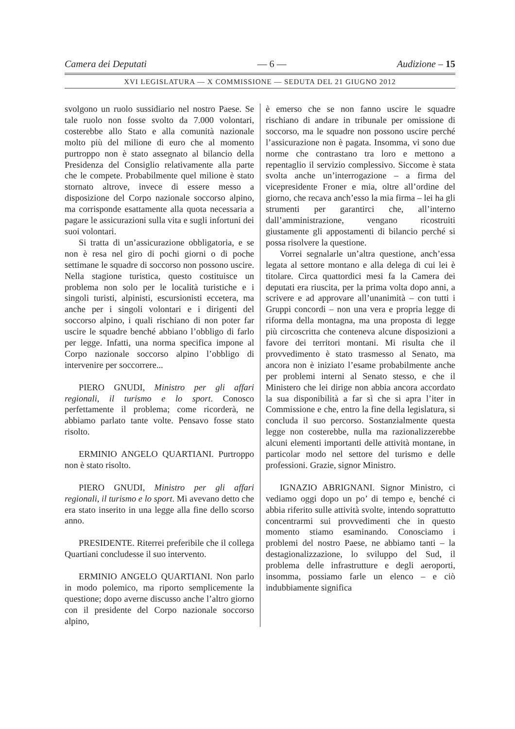Camera dei Deputati — 6 — Audizione – 15
XVI LEGISLATURA — X COMMISSIONE — SEDUTA DEL 21 GIUGNO 2012
svolgono un ruolo sussidiario nel nostro Paese. Se tale ruolo non fosse svolto da 7.000 volontari, costerebbe allo Stato e alla comunità nazionale molto più del milione di euro che al momento purtroppo non è stato assegnato al bilancio della Presidenza del Consiglio relativamente alla parte che le compete. Probabilmente quel milione è stato stornato altrove, invece di essere messo a disposizione del Corpo nazionale soccorso alpino, ma corrisponde esattamente alla quota necessaria a pagare le assicurazioni sulla vita e sugli infortuni dei suoi volontari.
Si tratta di un’assicurazione obbligatoria, e se non è resa nel giro di pochi giorni o di poche settimane le squadre di soccorso non possono uscire. Nella stagione turistica, questo costituisce un problema non solo per le località turistiche e i singoli turisti, alpinisti, escursionisti eccetera, ma anche per i singoli volontari e i dirigenti del soccorso alpino, i quali rischiano di non poter far uscire le squadre benché abbiano l’obbligo di farlo per legge. Infatti, una norma specifica impone al Corpo nazionale soccorso alpino l’obbligo di intervenire per soccorrere...
PIERO GNUDI, Ministro per gli affari regionali, il turismo e lo sport. Conosco perfettamente il problema; come ricorderà, ne abbiamo parlato tante volte. Pensavo fosse stato risolto.
ERMINIO ANGELO QUARTIANI. Purtroppo non è stato risolto.
PIERO GNUDI, Ministro per gli affari regionali, il turismo e lo sport. Mi avevano detto che era stato inserito in una legge alla fine dello scorso anno.
PRESIDENTE. Riterrei preferibile che il collega Quartiani concludesse il suo intervento.
ERMINIO ANGELO QUARTIANI. Non parlo in modo polemico, ma riporto semplicemente la questione; dopo averne discusso anche l’altro giorno con il presidente del Corpo nazionale soccorso alpino,
è emerso che se non fanno uscire le squadre rischiano di andare in tribunale per omissione di soccorso, ma le squadre non possono uscire perché l’assicurazione non è pagata. Insomma, vi sono due norme che contrastano tra loro e mettono a repentaglio il servizio complessivo. Siccome è stata svolta anche un’interrogazione – a firma del vicepresidente Froner e mia, oltre all’ordine del giorno, che recava anch’esso la mia firma – lei ha gli strumenti per garantirci che, all’interno dall’amministrazione, vengano ricostruiti giustamente gli appostamenti di bilancio perché si possa risolvere la questione.
Vorrei segnalarle un’altra questione, anch’essa legata al settore montano e alla delega di cui lei è titolare. Circa quattordici mesi fa la Camera dei deputati era riuscita, per la prima volta dopo anni, a scrivere e ad approvare all’unanimità – con tutti i Gruppi concordi – non una vera e propria legge di riforma della montagna, ma una proposta di legge più circoscritta che conteneva alcune disposizioni a favore dei territori montani. Mi risulta che il provvedimento è stato trasmesso al Senato, ma ancora non è iniziato l’esame probabilmente anche per problemi interni al Senato stesso, e che il Ministero che lei dirige non abbia ancora accordato la sua disponibilità a far sì che si apra l’iter in Commissione e che, entro la fine della legislatura, si concluda il suo percorso. Sostanzialmente questa legge non costerebbe, nulla ma razionalizzerebbe alcuni elementi importanti delle attività montane, in particolar modo nel settore del turismo e delle professioni. Grazie, signor Ministro.
IGNAZIO ABRIGNANI. Signor Ministro, ci vediamo oggi dopo un po’ di tempo e, benché ci abbia riferito sulle attività svolte, intendo soprattutto concentrarmi sui provvedimenti che in questo momento stiamo esaminando. Conosciamo i problemi del nostro Paese, ne abbiamo tanti – la destagionalizzazione, lo sviluppo del Sud, il problema delle infrastrutture e degli aeroporti, insomma, possiamo farle un elenco – e ciò indubbiamente significa